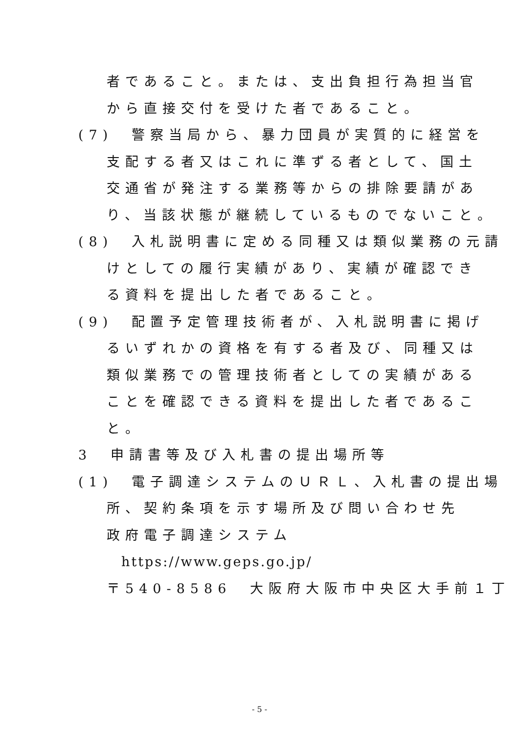者であること。または、支出負担行為担当官
から直接交付を受けた者であること。
(7)　警察当局から、暴力団員が実質的に経営を
支配する者又はこれに準ずる者として、国土
交通省が発注する業務等からの排除要請があ
り、当該状態が継続しているものでないこと。
(8)　入札説明書に定める同種又は類似業務の元請
けとしての履行実績があり、実績が確認でき
る資料を提出した者であること。
(9)　配置予定管理技術者が、入札説明書に掲げ
るいずれかの資格を有する者及び、同種又は
類似業務での管理技術者としての実績がある
ことを確認できる資料を提出した者であるこ
と。
3　申請書等及び入札書の提出場所等
(1)　電子調達システムのＵＲＬ、入札書の提出場
所、契約条項を示す場所及び問い合わせ先
政府電子調達システム
https://www.geps.go.jp/
〒540-8586　大阪府大阪市中央区大手前１丁
- 5 -